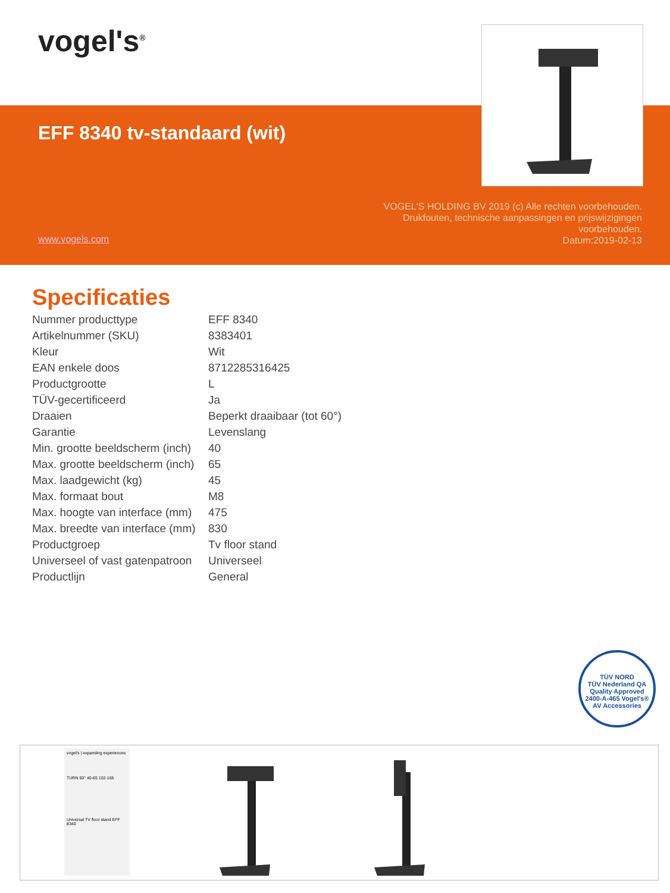vogel's<sup>®</sup>
EFF 8340 tv-standaard (wit)
www.vogels.com
VOGEL'S HOLDING BV 2019 (c) Alle rechten voorbehouden. Drukfouten, technische aanpassingen en prijswijzigingen voorbehouden.
Datum:2019-02-13
Specificaties
| Nummer producttype | EFF 8340 |
| Artikelnummer (SKU) | 8383401 |
| Kleur | Wit |
| EAN enkele doos | 8712285316425 |
| Productgrootte | L |
| TÜV-gecertificeerd | Ja |
| Draaien | Beperkt draaibaar (tot 60°) |
| Garantie | Levenslang |
| Min. grootte beeldscherm (inch) | 40 |
| Max. grootte beeldscherm (inch) | 65 |
| Max. laadgewicht (kg) | 45 |
| Max. formaat bout | M8 |
| Max. hoogte van interface (mm) | 475 |
| Max. breedte van interface (mm) | 830 |
| Productgroep | Tv floor stand |
| Universeel of vast gatenpatroon | Universeel |
| Productlijn | General |
TÜV NORD
TÜV Nederland QA
Quality Approved
2400-A-465 Vogel's® AV Accessories
vogel's | expanding experiences
TURN 60° 40-65 102-165
Universal TV floor stand EFF 8340